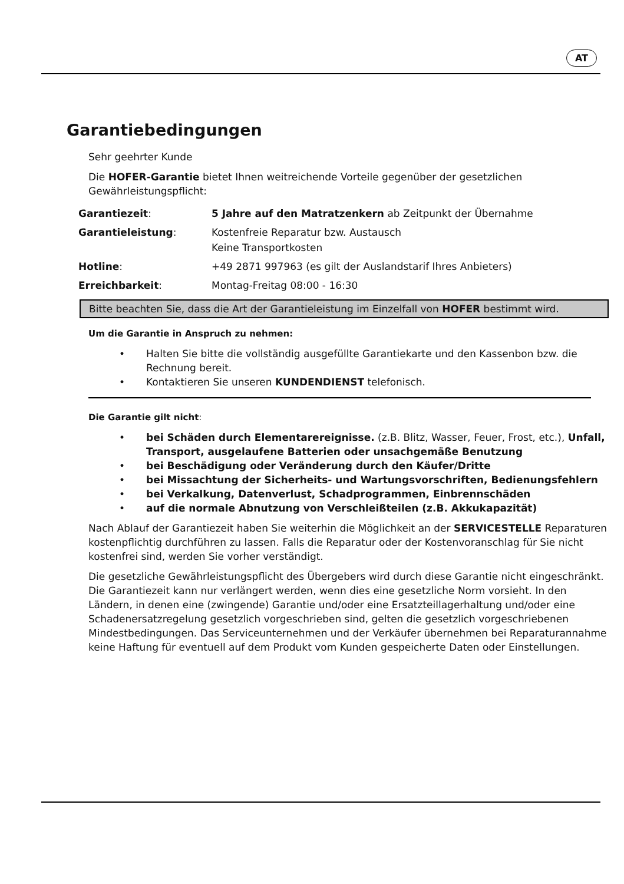AT
Garantiebedingungen
Sehr geehrter Kunde
Die HOFER-Garantie bietet Ihnen weitreichende Vorteile gegenüber der gesetzlichen Gewährleistungspflicht:
| Garantiezeit : | 5 Jahre auf den Matratzenkern ab Zeitpunkt der Übernahme |
| Garantieleistung : | Kostenfreie Reparatur bzw. Austausch Keine Transportkosten |
| Hotline : | +49 2871 997963 (es gilt der Auslandstarif Ihres Anbieters) |
| Erreichbarkeit : | Montag-Freitag 08:00 - 16:30 |
Bitte beachten Sie, dass die Art der Garantieleistung im Einzelfall von HOFER bestimmt wird.
Um die Garantie in Anspruch zu nehmen:
• Halten Sie bitte die vollständig ausgefüllte Garantiekarte und den Kassenbon bzw. die Rechnung bereit.
• Kontaktieren Sie unseren KUNDENDIENST telefonisch.
Die Garantie gilt nicht:
• bei Schäden durch Elementarereignisse. (z.B. Blitz, Wasser, Feuer, Frost, etc.), Unfall, Transport, ausgelaufene Batterien oder unsachgemäße Benutzung
• bei Beschädigung oder Veränderung durch den Käufer/Dritte
• bei Missachtung der Sicherheits- und Wartungsvorschriften, Bedienungsfehlern
• bei Verkalkung, Datenverlust, Schadprogrammen, Einbrennschäden
• auf die normale Abnutzung von Verschleißteilen (z.B. Akkukapazität)
Nach Ablauf der Garantiezeit haben Sie weiterhin die Möglichkeit an der SERVICESTELLE Reparaturen kostenpflichtig durchführen zu lassen. Falls die Reparatur oder der Kostenvoranschlag für Sie nicht kostenfrei sind, werden Sie vorher verständigt.
Die gesetzliche Gewährleistungspflicht des Übergebers wird durch diese Garantie nicht eingeschränkt. Die Garantiezeit kann nur verlängert werden, wenn dies eine gesetzliche Norm vorsieht. In den Ländern, in denen eine (zwingende) Garantie und/oder eine Ersatzteillagerhaltung und/oder eine Schadenersatzregelung gesetzlich vorgeschrieben sind, gelten die gesetzlich vorgeschriebenen Mindestbedingungen. Das Serviceunternehmen und der Verkäufer übernehmen bei Reparaturannahme keine Haftung für eventuell auf dem Produkt vom Kunden gespeicherte Daten oder Einstellungen.